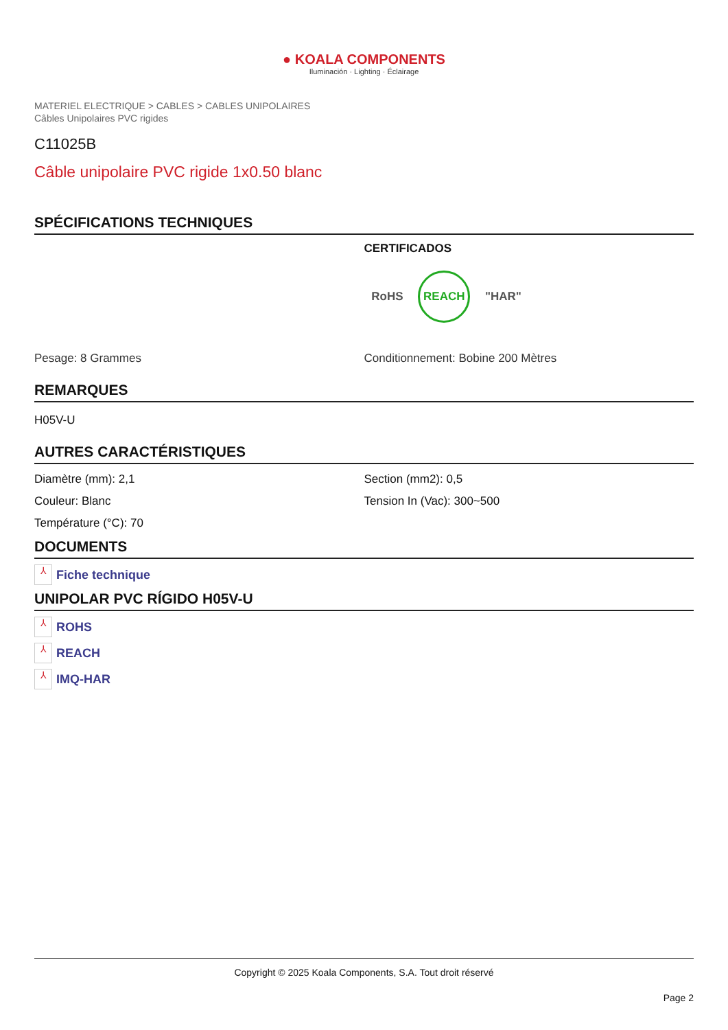● KOALA COMPONENTS
Iluminación · Lighting · Éclairage
MATERIEL ELECTRIQUE > CABLES > CABLES UNIPOLAIRES
Câbles Unipolaires PVC rigides
C11025B
Câble unipolaire PVC rigide 1x0.50 blanc
SPÉCIFICATIONS TECHNIQUES
CERTIFICADOS
RoHS REACH "HAR"
Pesage: 8 Grammes Conditionnement: Bobine 200 Mètres
REMARQUES
H05V-U
AUTRES CARACTÉRISTIQUES
Diamètre (mm): 2,1
Couleur: Blanc
Température (°C): 70
Section (mm2): 0,5
Tension In (Vac): 300~500
DOCUMENTS
⅄ Fiche technique
UNIPOLAR PVC RÍGIDO H05V-U
⅄ ROHS
⅄ REACH
⅄ IMQ-HAR
Copyright © 2025 Koala Components, S.A. Tout droit réservé
Page 2